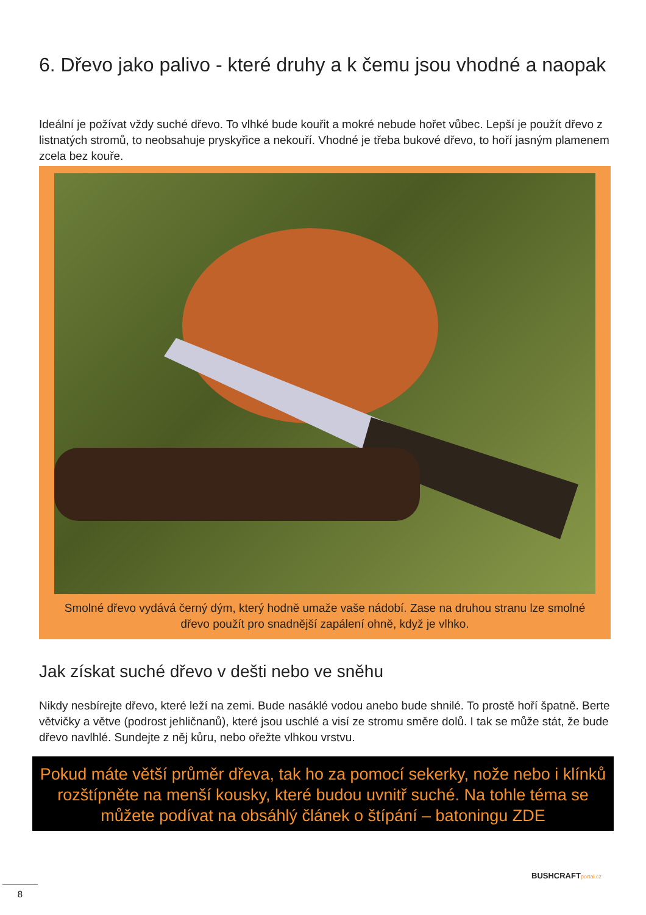6. Dřevo jako palivo - které druhy a k čemu jsou vhodné a naopak
Ideální je požívat vždy suché dřevo. To vlhké bude kouřit a mokré nebude hořet vůbec. Lepší je použít dřevo z listnatých stromů, to neobsahuje pryskyřice a nekouří. Vhodné je třeba bukové dřevo, to hoří jasným plamenem zcela bez kouře.
Smolné dřevo vydává černý dým, který hodně umaže vaše nádobí. Zase na druhou stranu lze smolné dřevo použít pro snadnější zapálení ohně, když je vlhko.
Jak získat suché dřevo v dešti nebo ve sněhu
Nikdy nesbírejte dřevo, které leží na zemi. Bude nasáklé vodou anebo bude shnilé. To prostě hoří špatně. Berte větvičky a větve (podrost jehličnanů), které jsou uschlé a visí ze stromu směre dolů. I tak se může stát, že bude dřevo navlhlé. Sundejte z něj kůru, nebo ořežte vlhkou vrstvu.
Pokud máte větší průměr dřeva, tak ho za pomocí sekerky, nože nebo i klínků rozštípněte na menší kousky, které budou uvnitř suché. Na tohle téma se můžete podívat na obsáhlý článek o štípání – batoningu ZDE
BUSHCRAFTportal.cz
8